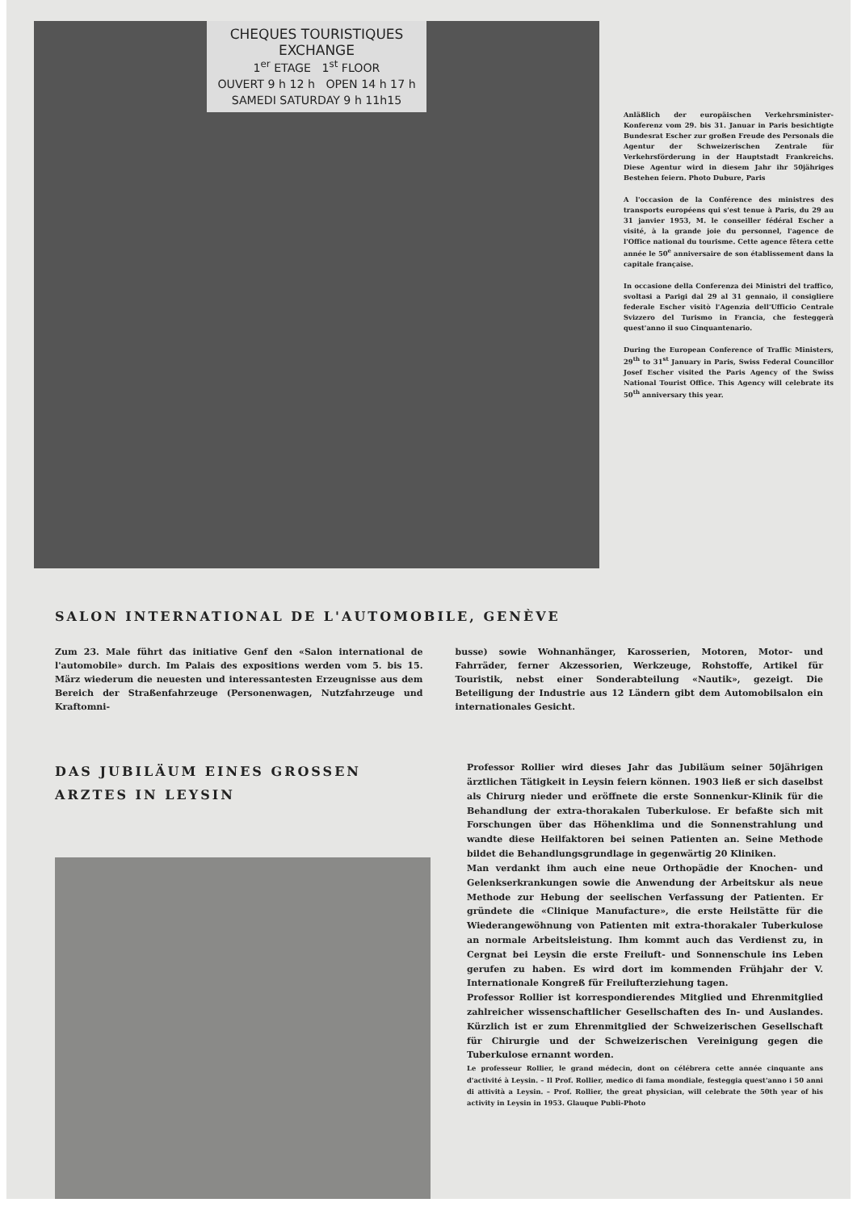CHEQUES TOURISTIQUES
EXCHANGE
1<sup>er</sup> ETAGE 1<sup>st</sup> FLOOR
OUVERT 9 h 12 h OPEN 14 h 17 h
SAMEDI SATURDAY 9 h 11h15
Anläßlich der europäischen Verkehrsminister-Konferenz vom 29. bis 31. Januar in Paris besichtigte Bundesrat Escher zur großen Freude des Personals die Agentur der Schweizerischen Zentrale für Verkehrsförderung in der Hauptstadt Frankreichs. Diese Agentur wird in diesem Jahr ihr 50jähriges Bestehen feiern. Photo Dubure, Paris
A l'occasion de la Conférence des ministres des transports européens qui s'est tenue à Paris, du 29 au 31 janvier 1953, M. le conseiller fédéral Escher a visité, à la grande joie du personnel, l'agence de l'Office national du tourisme. Cette agence fêtera cette année le 50<sup>e</sup> anniversaire de son établissement dans la capitale française.
In occasione della Conferenza dei Ministri del traffico, svoltasi a Parigi dal 29 al 31 gennaio, il consigliere federale Escher visitò l'Agenzia dell'Ufficio Centrale Svizzero del Turismo in Francia, che festeggerà quest'anno il suo Cinquantenario.
During the European Conference of Traffic Ministers, 29<sup>th</sup> to 31<sup>st</sup> January in Paris, Swiss Federal Councillor Josef Escher visited the Paris Agency of the Swiss National Tourist Office. This Agency will celebrate its 50<sup>th</sup> anniversary this year.
SALON INTERNATIONAL DE L'AUTOMOBILE, GENÈVE
Zum 23. Male führt das initiative Genf den «Salon international de l'automobile» durch. Im Palais des expositions werden vom 5. bis 15. März wiederum die neuesten und interessantesten Erzeugnisse aus dem Bereich der Straßenfahrzeuge (Personenwagen, Nutzfahrzeuge und Kraftomni-
busse) sowie Wohnanhänger, Karosserien, Motoren, Motor- und Fahrräder, ferner Akzessorien, Werkzeuge, Rohstoffe, Artikel für Touristik, nebst einer Sonderabteilung «Nautik», gezeigt. Die Beteiligung der Industrie aus 12 Ländern gibt dem Automobilsalon ein internationales Gesicht.
DAS JUBILÄUM EINES GROSSEN ARZTES IN LEYSIN
Professor Rollier wird dieses Jahr das Jubiläum seiner 50jährigen ärztlichen Tätigkeit in Leysin feiern können. 1903 ließ er sich daselbst als Chirurg nieder und eröffnete die erste Sonnenkur-Klinik für die Behandlung der extra-thorakalen Tuberkulose. Er befaßte sich mit Forschungen über das Höhenklima und die Sonnenstrahlung und wandte diese Heilfaktoren bei seinen Patienten an. Seine Methode bildet die Behandlungsgrundlage in gegenwärtig 20 Kliniken.
Man verdankt ihm auch eine neue Orthopädie der Knochen- und Gelenkserkrankungen sowie die Anwendung der Arbeitskur als neue Methode zur Hebung der seelischen Verfassung der Patienten. Er gründete die «Clinique Manufacture», die erste Heilstätte für die Wiederangewöhnung von Patienten mit extra-thorakaler Tuberkulose an normale Arbeitsleistung. Ihm kommt auch das Verdienst zu, in Cergnat bei Leysin die erste Freiluft- und Sonnenschule ins Leben gerufen zu haben. Es wird dort im kommenden Frühjahr der V. Internationale Kongreß für Freilufterziehung tagen.
Professor Rollier ist korrespondierendes Mitglied und Ehrenmitglied zahlreicher wissenschaftlicher Gesellschaften des In- und Auslandes. Kürzlich ist er zum Ehrenmitglied der Schweizerischen Gesellschaft für Chirurgie und der Schweizerischen Vereinigung gegen die Tuberkulose ernannt worden.
Le professeur Rollier, le grand médecin, dont on célébrera cette année cinquante ans d'activité à Leysin. – Il Prof. Rollier, medico di fama mondiale, festeggia quest'anno i 50 anni di attività a Leysin. – Prof. Rollier, the great physician, will celebrate the 50th year of his activity in Leysin in 1953. Glauque Publi-Photo